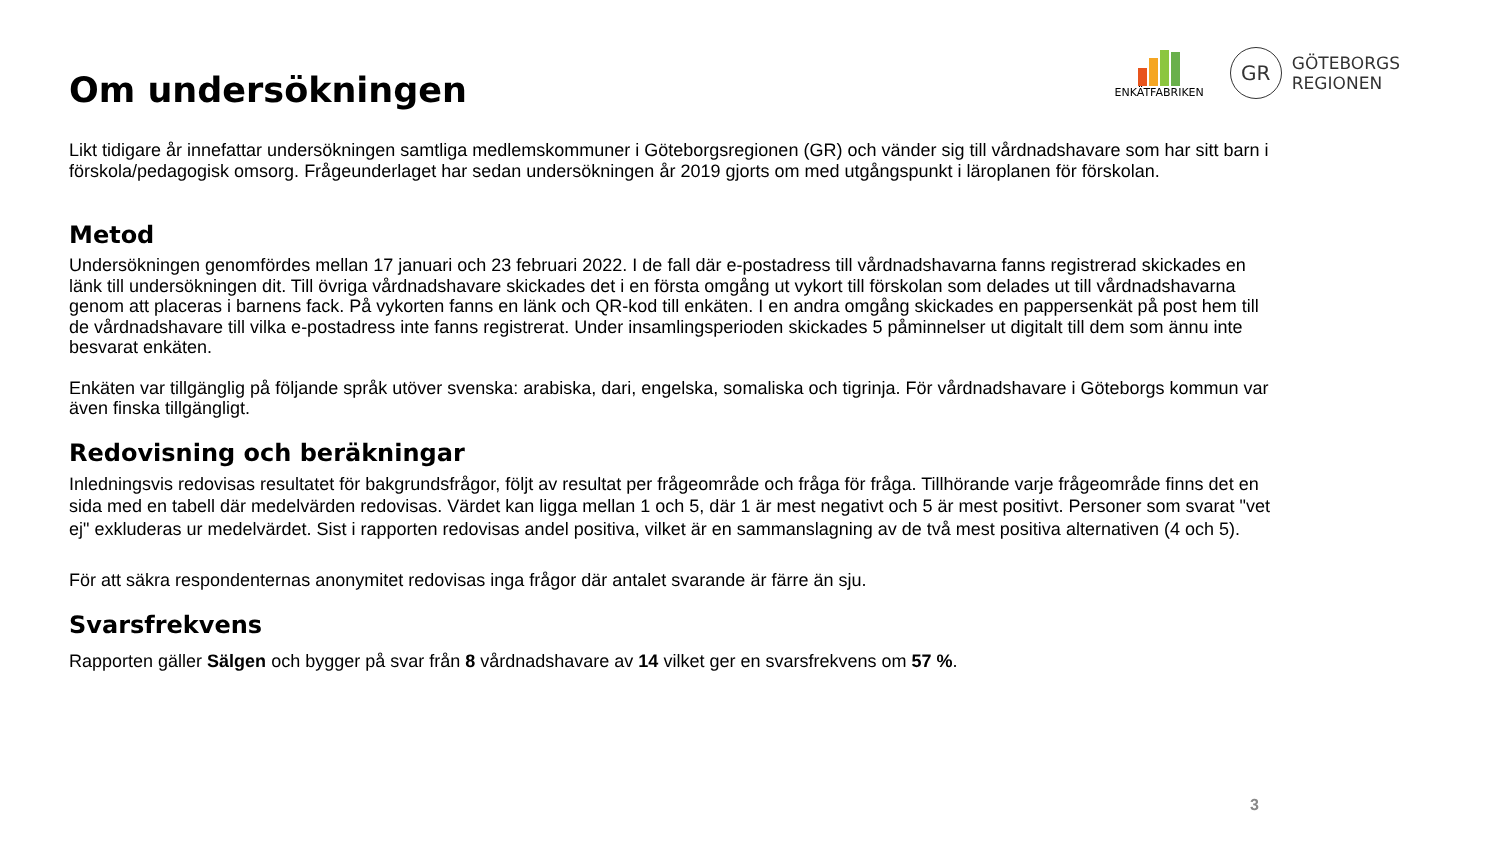ENKÄTFABRIKEN
GR
GÖTEBORGS
REGIONEN
Om undersökningen
Likt tidigare år innefattar undersökningen samtliga medlemskommuner i Göteborgsregionen (GR) och vänder sig till vårdnadshavare som har sitt barn i förskola/pedagogisk omsorg. Frågeunderlaget har sedan undersökningen år 2019 gjorts om med utgångspunkt i läroplanen för förskolan.
Metod
Undersökningen genomfördes mellan 17 januari och 23 februari 2022. I de fall där e-postadress till vårdnadshavarna fanns registrerad skickades en länk till undersökningen dit. Till övriga vårdnadshavare skickades det i en första omgång ut vykort till förskolan som delades ut till vårdnadshavarna genom att placeras i barnens fack. På vykorten fanns en länk och QR-kod till enkäten. I en andra omgång skickades en pappersenkät på post hem till de vårdnadshavare till vilka e-postadress inte fanns registrerat. Under insamlingsperioden skickades 5 påminnelser ut digitalt till dem som ännu inte besvarat enkäten.
Enkäten var tillgänglig på följande språk utöver svenska: arabiska, dari, engelska, somaliska och tigrinja. För vårdnadshavare i Göteborgs kommun var även finska tillgängligt.
Redovisning och beräkningar
Inledningsvis redovisas resultatet för bakgrundsfrågor, följt av resultat per frågeområde och fråga för fråga. Tillhörande varje frågeområde finns det en sida med en tabell där medelvärden redovisas. Värdet kan ligga mellan 1 och 5, där 1 är mest negativt och 5 är mest positivt. Personer som svarat "vet ej" exkluderas ur medelvärdet. Sist i rapporten redovisas andel positiva, vilket är en sammanslagning av de två mest positiva alternativen (4 och 5).
För att säkra respondenternas anonymitet redovisas inga frågor där antalet svarande är färre än sju.
Svarsfrekvens
Rapporten gäller Sälgen och bygger på svar från 8 vårdnadshavare av 14 vilket ger en svarsfrekvens om 57 %.
3